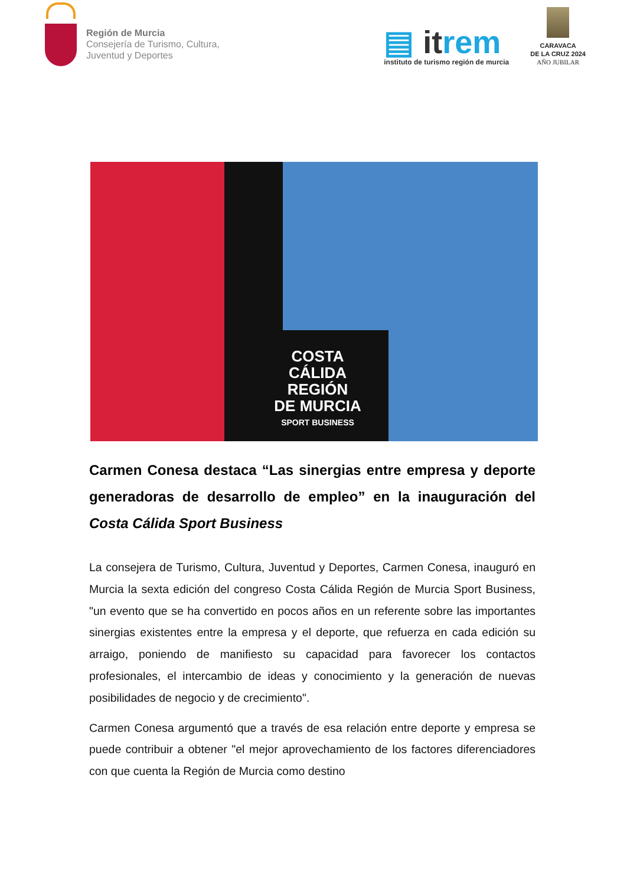Región de Murcia
Consejería de Turismo, Cultura,
Juventud y Deportes
▤ itrem
instituto de turismo región de murcia
CARAVACA
DE LA CRUZ 2024
AÑO JUBILAR
COSTA
CÁLIDA
REGIÓN
DE MURCIA
SPORT BUSINESS
Carmen Conesa destaca “Las sinergias entre empresa y deporte generadoras de desarrollo de empleo” en la inauguración del Costa Cálida Sport Business
La consejera de Turismo, Cultura, Juventud y Deportes, Carmen Conesa, inauguró en Murcia la sexta edición del congreso Costa Cálida Región de Murcia Sport Business, "un evento que se ha convertido en pocos años en un referente sobre las importantes sinergias existentes entre la empresa y el deporte, que refuerza en cada edición su arraigo, poniendo de manifiesto su capacidad para favorecer los contactos profesionales, el intercambio de ideas y conocimiento y la generación de nuevas posibilidades de negocio y de crecimiento".
Carmen Conesa argumentó que a través de esa relación entre deporte y empresa se puede contribuir a obtener "el mejor aprovechamiento de los factores diferenciadores con que cuenta la Región de Murcia como destino